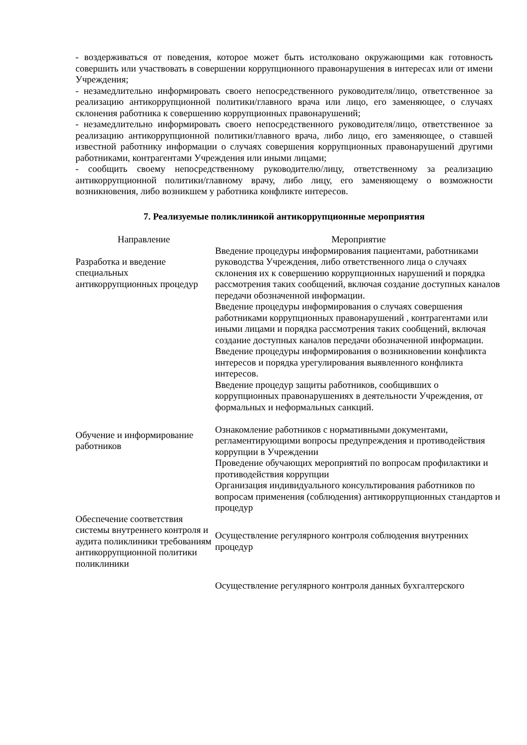- воздерживаться от поведения, которое может быть истолковано окружающими как готовность совершить или участвовать в совершении коррупционного правонарушения в интересах или от имени Учреждения;
- незамедлительно информировать своего непосредственного руководителя/лицо, ответственное за реализацию антикоррупционной политики/главного врача или лицо, его заменяющее, о случаях склонения работника к совершению коррупционных правонарушений;
- незамедлительно информировать своего непосредственного руководителя/лицо, ответственное за реализацию антикоррупционной политики/главного врача, либо лицо, его заменяющее, о ставшей известной работнику информации о случаях совершения коррупционных правонарушений другими работниками, контрагентами Учреждения или иными лицами;
- сообщить своему непосредственному руководителю/лицу, ответственному за реализацию антикоррупционной политики/главному врачу, либо лицу, его заменяющему о возможности возникновения, либо возникшем у работника конфликте интересов.
7. Реализуемые поликлиникой антикоррупционные мероприятия
| Направление | Мероприятие |
| --- | --- |
| Разработка и введение специальных антикоррупционных процедур | Введение процедуры информирования пациентами, работниками руководства Учреждения, либо ответственного лица о случаях склонения их к совершению коррупционных нарушений и порядка рассмотрения таких сообщений, включая создание доступных каналов передачи обозначенной информации. Введение процедуры информирования о случаях совершения работниками коррупционных правонарушений , контрагентами или иными лицами и порядка рассмотрения таких сообщений, включая создание доступных каналов передачи обозначенной информации. Введение процедуры информирования о возникновении конфликта интересов и порядка урегулирования выявленного конфликта интересов. Введение процедур защиты работников, сообщивших о коррупционных правонарушениях в деятельности Учреждения, от формальных и неформальных санкций. |
| Обучение и информирование работников | Ознакомление работников с нормативными документами, регламентирующими вопросы предупреждения и противодействия коррупции в Учреждении Проведение обучающих мероприятий по вопросам профилактики и противодействия коррупции Организация индивидуального консультирования работников по вопросам применения (соблюдения) антикоррупционных стандартов и процедур |
| Обеспечение соответствия системы внутреннего контроля и аудита поликлиники требованиям антикоррупционной политики поликлиники | Осуществление регулярного контроля соблюдения внутренних процедур |
| | Осуществление регулярного контроля данных бухгалтерского |